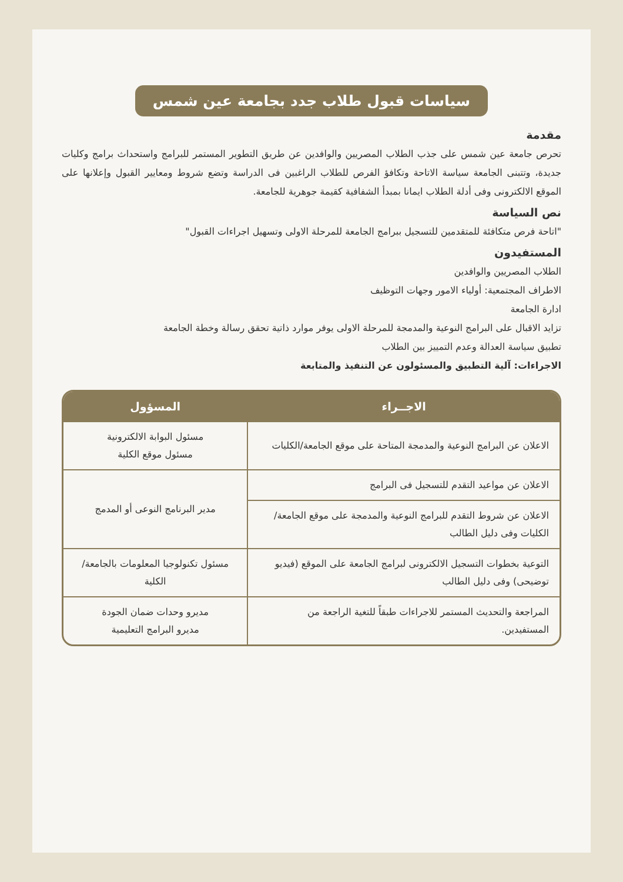سياسات قبول طلاب جدد بجامعة عين شمس
مقدمة
تحرص جامعة عين شمس على جذب الطلاب المصريين والوافدين عن طريق التطوير المستمر للبرامج واستحداث برامج وكليات جديدة، وتتبنى الجامعة سياسة الاتاحة وتكافؤ الفرص للطلاب الراغبين فى الدراسة وتضع شروط ومعايير القبول وإعلانها على الموقع الالكترونى وفى أدلة الطلاب ايمانا بمبدأ الشفافية كقيمة جوهرية للجامعة.
نص السياسة
"اتاحة فرص متكافئة للمتقدمين للتسجيل ببرامج الجامعة للمرحلة الاولى وتسهيل اجراءات القبول"
المستفيدون
الطلاب المصريين والوافدين
الاطراف المجتمعية: أولياء الامور وجهات التوظيف
ادارة الجامعة
تزايد الاقبال على البرامج النوعية والمدمجة للمرحلة الاولى يوفر موارد ذاتية تحقق رسالة وخطة الجامعة
تطبيق سياسة العدالة وعدم التمييز بين الطلاب
الاجراءات: آلية التطبيق والمسئولون عن التنفيذ والمتابعة
| الاجــراء | المسؤول |
| --- | --- |
| الاعلان عن البرامج النوعية والمدمجة المتاحة على موقع الجامعة/الكليات | مسئول البوابة الالكترونية مسئول موقع الكلية |
| الاعلان عن مواعيد التقدم للتسجيل فى البرامج | مدير البرنامج النوعى أو المدمج |
| الاعلان عن شروط التقدم للبرامج النوعية والمدمجة على موقع الجامعة/الكليات وفى دليل الطالب | |
| التوعية بخطوات التسجيل الالكترونى لبرامج الجامعة على الموقع (فيديو توضيحى) وفى دليل الطالب | مسئول تكنولوجيا المعلومات بالجامعة/الكلية |
| المراجعة والتحديث المستمر للاجراءات طبقاً للتغية الراجعة من المستفيدين. | مديرو وحدات ضمان الجودة مديرو البرامج التعليمية |